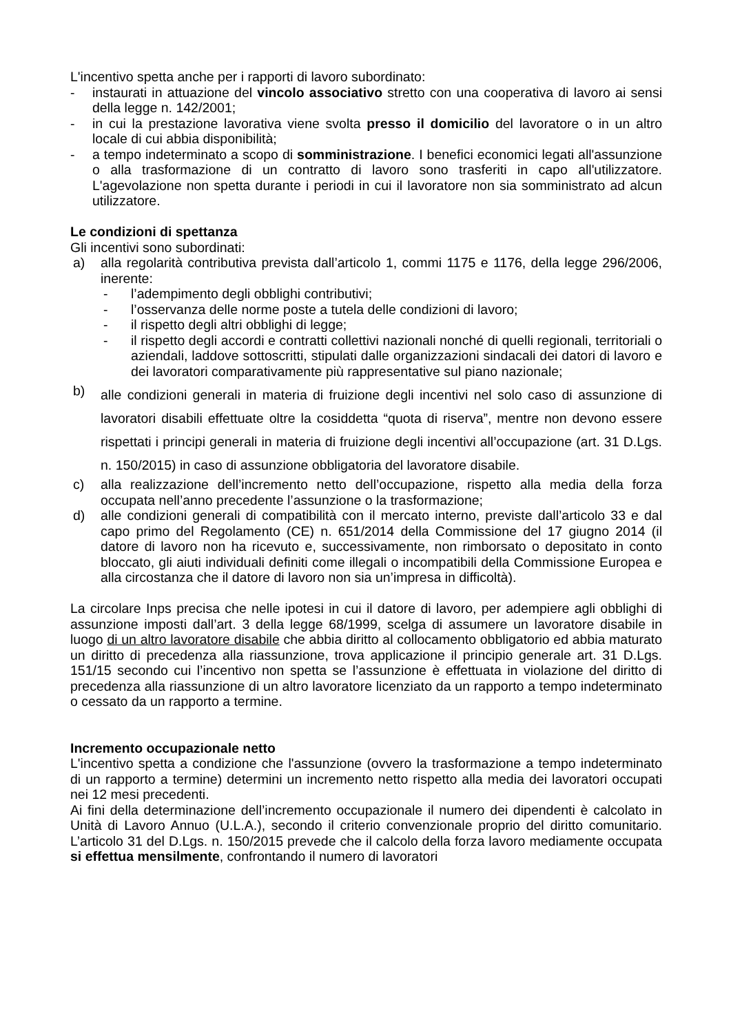L'incentivo spetta anche per i rapporti di lavoro subordinato:
- instaurati in attuazione del vincolo associativo stretto con una cooperativa di lavoro ai sensi della legge n. 142/2001;
- in cui la prestazione lavorativa viene svolta presso il domicilio del lavoratore o in un altro locale di cui abbia disponibilità;
- a tempo indeterminato a scopo di somministrazione. I benefici economici legati all'assunzione o alla trasformazione di un contratto di lavoro sono trasferiti in capo all'utilizzatore. L'agevolazione non spetta durante i periodi in cui il lavoratore non sia somministrato ad alcun utilizzatore.
Le condizioni di spettanza
Gli incentivi sono subordinati:
a) alla regolarità contributiva prevista dall’articolo 1, commi 1175 e 1176, della legge 296/2006, inerente:
- l’adempimento degli obblighi contributivi;
- l’osservanza delle norme poste a tutela delle condizioni di lavoro;
- il rispetto degli altri obblighi di legge;
- il rispetto degli accordi e contratti collettivi nazionali nonché di quelli regionali, territoriali o aziendali, laddove sottoscritti, stipulati dalle organizzazioni sindacali dei datori di lavoro e dei lavoratori comparativamente più rappresentative sul piano nazionale;
b) alle condizioni generali in materia di fruizione degli incentivi nel solo caso di assunzione di lavoratori disabili effettuate oltre la cosiddetta “quota di riserva”, mentre non devono essere rispettati i principi generali in materia di fruizione degli incentivi all’occupazione (art. 31 D.Lgs. n. 150/2015) in caso di assunzione obbligatoria del lavoratore disabile.
c) alla realizzazione dell’incremento netto dell’occupazione, rispetto alla media della forza occupata nell’anno precedente l’assunzione o la trasformazione;
d) alle condizioni generali di compatibilità con il mercato interno, previste dall’articolo 33 e dal capo primo del Regolamento (CE) n. 651/2014 della Commissione del 17 giugno 2014 (il datore di lavoro non ha ricevuto e, successivamente, non rimborsato o depositato in conto bloccato, gli aiuti individuali definiti come illegali o incompatibili della Commissione Europea e alla circostanza che il datore di lavoro non sia un’impresa in difficoltà).
La circolare Inps precisa che nelle ipotesi in cui il datore di lavoro, per adempiere agli obblighi di assunzione imposti dall’art. 3 della legge 68/1999, scelga di assumere un lavoratore disabile in luogo di un altro lavoratore disabile che abbia diritto al collocamento obbligatorio ed abbia maturato un diritto di precedenza alla riassunzione, trova applicazione il principio generale art. 31 D.Lgs. 151/15 secondo cui l’incentivo non spetta se l’assunzione è effettuata in violazione del diritto di precedenza alla riassunzione di un altro lavoratore licenziato da un rapporto a tempo indeterminato o cessato da un rapporto a termine.
Incremento occupazionale netto
L'incentivo spetta a condizione che l'assunzione (ovvero la trasformazione a tempo indeterminato di un rapporto a termine) determini un incremento netto rispetto alla media dei lavoratori occupati nei 12 mesi precedenti.
Ai fini della determinazione dell’incremento occupazionale il numero dei dipendenti è calcolato in Unità di Lavoro Annuo (U.L.A.), secondo il criterio convenzionale proprio del diritto comunitario. L’articolo 31 del D.Lgs. n. 150/2015 prevede che il calcolo della forza lavoro mediamente occupata si effettua mensilmente, confrontando il numero di lavoratori